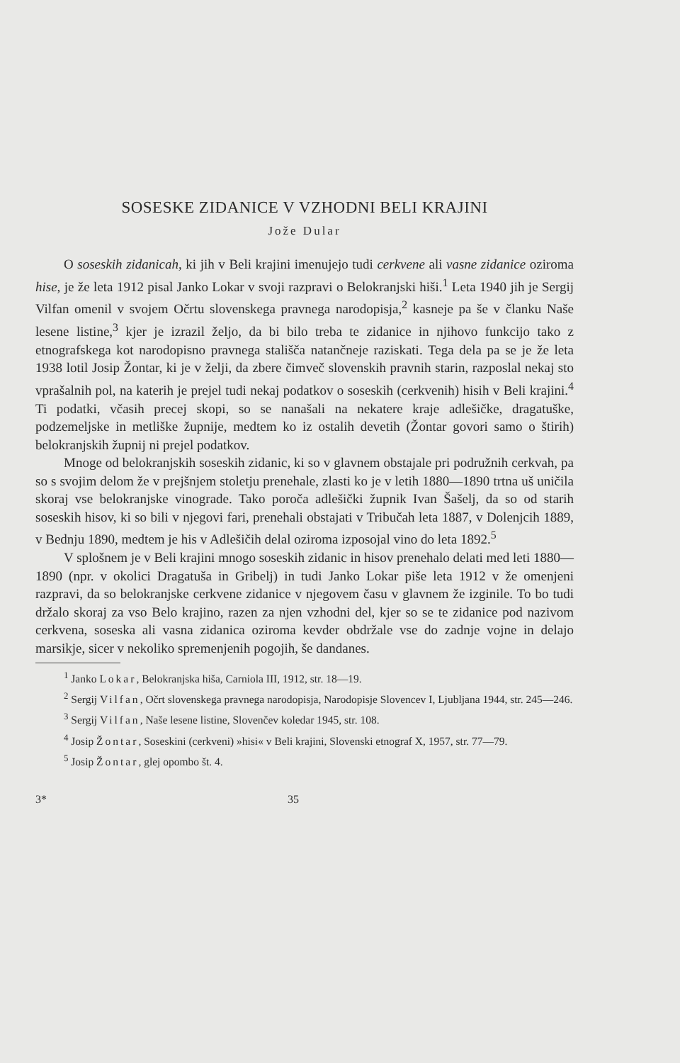SOSESKE ZIDANICE V VZHODNI BELI KRAJINI
Jože Dular
O soseskih zidanicah, ki jih v Beli krajini imenujejo tudi cerkvene ali vasne zidanice oziroma hise, je že leta 1912 pisal Janko Lokar v svoji razpravi o Belokranjski hiši.<sup>1</sup> Leta 1940 jih je Sergij Vilfan omenil v svojem Očrtu slovenskega pravnega narodopisja,<sup>2</sup> kasneje pa še v članku Naše lesene listine,<sup>3</sup> kjer je izrazil željo, da bi bilo treba te zidanice in njihovo funkcijo tako z etnografskega kot narodopisno pravnega stališča natančneje raziskati. Tega dela pa se je že leta 1938 lotil Josip Žontar, ki je v želji, da zbere čimveč slovenskih pravnih starin, razposlal nekaj sto vprašalnih pol, na katerih je prejel tudi nekaj podatkov o soseskih (cerkvenih) hisih v Beli krajini.<sup>4</sup> Ti podatki, včasih precej skopi, so se nanašali na nekatere kraje adlešičke, dragatuške, podzemeljske in metliške župnije, medtem ko iz ostalih devetih (Žontar govori samo o štirih) belokranjskih župnij ni prejel podatkov.
Mnoge od belokranjskih soseskih zidanic, ki so v glavnem obstajale pri podružnih cerkvah, pa so s svojim delom že v prejšnjem stoletju prenehale, zlasti ko je v letih 1880—1890 trtna uš uničila skoraj vse belokranjske vinograde. Tako poroča adlešički župnik Ivan Šašelj, da so od starih soseskih hisov, ki so bili v njegovi fari, prenehali obstajati v Tribučah leta 1887, v Dolenjcih 1889, v Bednju 1890, medtem je his v Adlešičih delal oziroma izposojal vino do leta 1892.<sup>5</sup>
V splošnem je v Beli krajini mnogo soseskih zidanic in hisov prenehalo delati med leti 1880—1890 (npr. v okolici Dragatuša in Gribelj) in tudi Janko Lokar piše leta 1912 v že omenjeni razpravi, da so belokranjske cerkvene zidanice v njegovem času v glavnem že izginile. To bo tudi držalo skoraj za vso Belo krajino, razen za njen vzhodni del, kjer so se te zidanice pod nazivom cerkvena, soseska ali vasna zidanica oziroma kevder obdržale vse do zadnje vojne in delajo marsikje, sicer v nekoliko spremenjenih pogojih, še dandanes.
<sup>1</sup> Janko Lokar, Belokranjska hiša, Carniola III, 1912, str. 18—19.
<sup>2</sup> Sergij Vilfan, Očrt slovenskega pravnega narodopisja, Narodopisje Slovencev I, Ljubljana 1944, str. 245—246.
<sup>3</sup> Sergij Vilfan, Naše lesene listine, Slovenčev koledar 1945, str. 108.
<sup>4</sup> Josip Žontar, Soseskini (cerkveni) »hisi« v Beli krajini, Slovenski etnograf X, 1957, str. 77—79.
<sup>5</sup> Josip Žontar, glej opombo št. 4.
3* 35